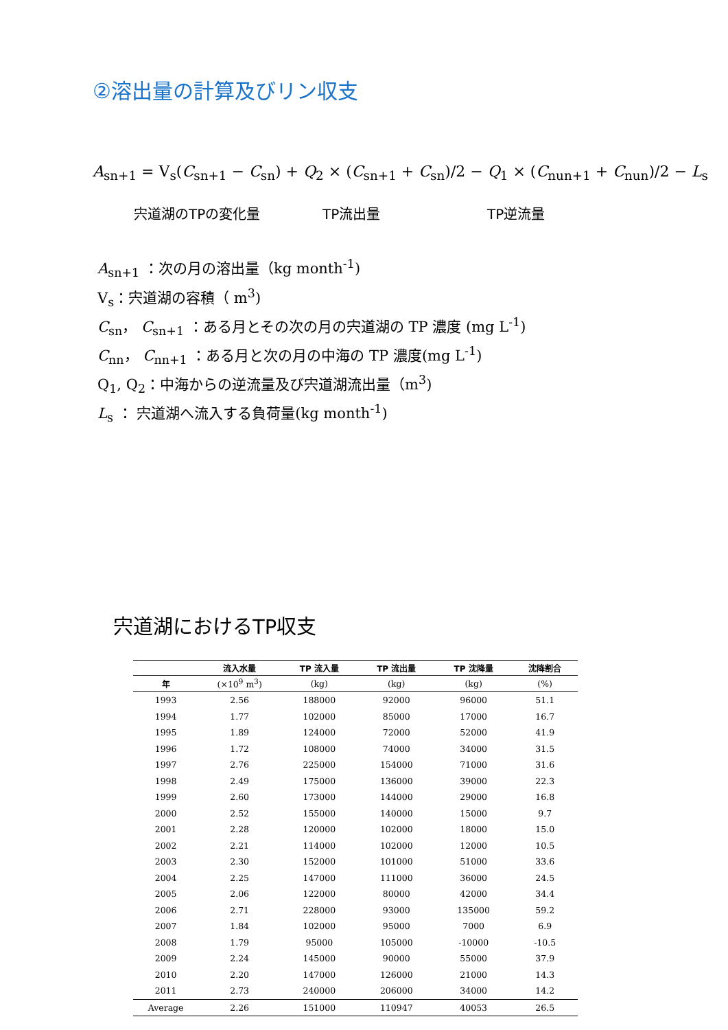②溶出量の計算及びリン収支
A<sub>sn+1</sub> = V<sub>s</sub>(C<sub>sn+1</sub> − C<sub>sn</sub>) + Q<sub>2</sub> × (C<sub>sn+1</sub> + C<sub>sn</sub>)/2 − Q<sub>1</sub> × (C<sub>nun+1</sub> + C<sub>nun</sub>)/2 − L<sub>s</sub>
宍道湖のTPの変化量 TP流出量 TP逆流量
A<sub>sn+1</sub> ：次の月の溶出量（kg month<sup>-1</sup>)
V<sub>s</sub>：宍道湖の容積（ m<sup>3</sup>)
C<sub>sn</sub>， C<sub>sn+1</sub> ：ある月とその次の月の宍道湖の TP 濃度 (mg L<sup>-1</sup>)
C<sub>nn</sub>， C<sub>nn+1</sub> ：ある月と次の月の中海の TP 濃度(mg L<sup>-1</sup>)
Q<sub>1</sub>, Q<sub>2</sub>：中海からの逆流量及び宍道湖流出量（m<sup>3</sup>)
L<sub>s</sub> ： 宍道湖へ流入する負荷量(kg month<sup>-1</sup>)
宍道湖におけるTP収支
| | 流入水量 | TP 流入量 | TP 流出量 | TP 沈降量 | 沈降割合 |
| --- | --- | --- | --- | --- | --- |
| 年 | (×10<sup>9</sup> m<sup>3</sup>) | (kg) | (kg) | (kg) | (%) |
| 1993 | 2.56 | 188000 | 92000 | 96000 | 51.1 |
| 1994 | 1.77 | 102000 | 85000 | 17000 | 16.7 |
| 1995 | 1.89 | 124000 | 72000 | 52000 | 41.9 |
| 1996 | 1.72 | 108000 | 74000 | 34000 | 31.5 |
| 1997 | 2.76 | 225000 | 154000 | 71000 | 31.6 |
| 1998 | 2.49 | 175000 | 136000 | 39000 | 22.3 |
| 1999 | 2.60 | 173000 | 144000 | 29000 | 16.8 |
| 2000 | 2.52 | 155000 | 140000 | 15000 | 9.7 |
| 2001 | 2.28 | 120000 | 102000 | 18000 | 15.0 |
| 2002 | 2.21 | 114000 | 102000 | 12000 | 10.5 |
| 2003 | 2.30 | 152000 | 101000 | 51000 | 33.6 |
| 2004 | 2.25 | 147000 | 111000 | 36000 | 24.5 |
| 2005 | 2.06 | 122000 | 80000 | 42000 | 34.4 |
| 2006 | 2.71 | 228000 | 93000 | 135000 | 59.2 |
| 2007 | 1.84 | 102000 | 95000 | 7000 | 6.9 |
| 2008 | 1.79 | 95000 | 105000 | -10000 | -10.5 |
| 2009 | 2.24 | 145000 | 90000 | 55000 | 37.9 |
| 2010 | 2.20 | 147000 | 126000 | 21000 | 14.3 |
| 2011 | 2.73 | 240000 | 206000 | 34000 | 14.2 |
| Average | 2.26 | 151000 | 110947 | 40053 | 26.5 |